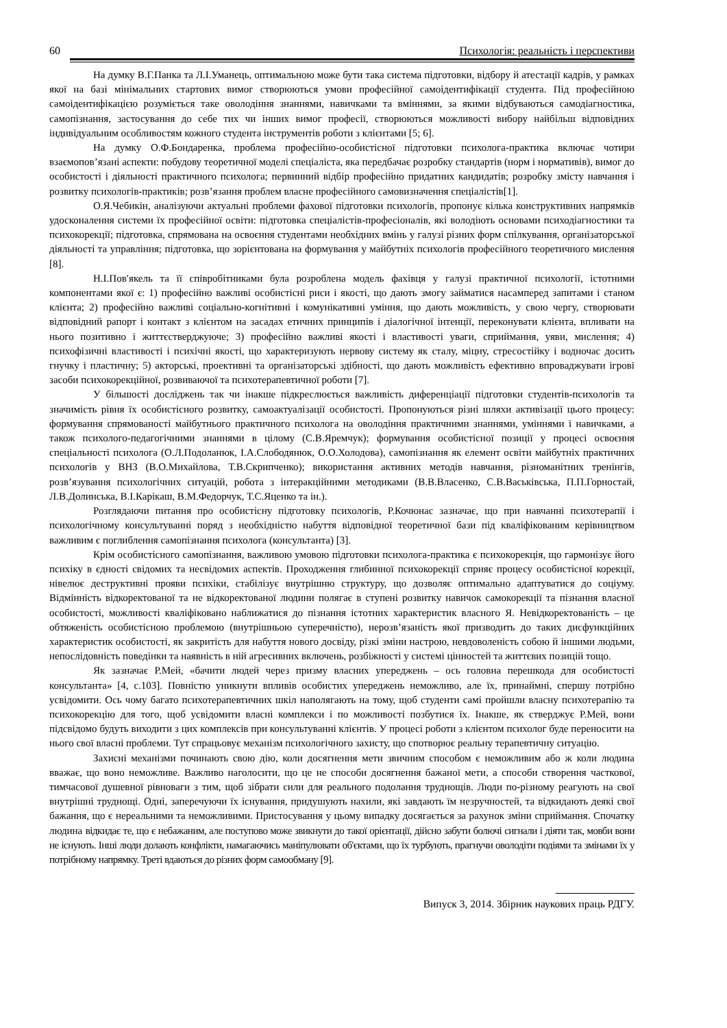60 Психологія: реальність і перспективи
На думку В.Г.Панка та Л.І.Уманець, оптимальною може бути така система підготовки, відбору й атестації кадрів, у рамках якої на базі мінімальних стартових вимог створюються умови професійної самоідентифікації студента. Під професійною самоідентифікацією розуміється таке оволодіння знаннями, навичками та вміннями, за якими відбуваються самодіагностика, самопізнання, застосування до себе тих чи інших вимог професії, створюються можливості вибору найбільш відповідних індивідуальним особливостям кожного студента інструментів роботи з клієнтами [5; 6].
На думку О.Ф.Бондаренка, проблема професійно-особистісної підготовки психолога-практика включає чотири взаємопов’язані аспекти: побудову теоретичної моделі спеціаліста, яка передбачає розробку стандартів (норм і нормативів), вимог до особистості і діяльності практичного психолога; первинний відбір професійно придатних кандидатів; розробку змісту навчання і розвитку психологів-практиків; розв’язання проблем власне професійного самовизначення спеціалістів[1].
О.Я.Чебикін, аналізуючи актуальні проблеми фахової підготовки психологів, пропонує кілька конструктивних напрямків удосконалення системи їх професійної освіти: підготовка спеціалістів-професіоналів, які володіють основами психодіагностики та психокорекції; підготовка, спрямована на освоєння студентами необхідних вмінь у галузі різних форм спілкування, організаторської діяльності та управління; підготовка, що зорієнтована на формування у майбутніх психологів професійного теоретичного мислення [8].
Н.І.Пов′якель та її співробітниками була розроблена модель фахівця у галузі практичної психології, істотними компонентами якої є: 1) професійно важливі особистісні риси і якості, що дають змогу займатися насамперед запитами і станом клієнта; 2) професійно важливі соціально-когнітивні і комунікативні уміння, що дають можливість, у свою чергу, створювати відповідний рапорт і контакт з клієнтом на засадах етичних принципів і діалогічної інтенції, переконувати клієнта, впливати на нього позитивно і життєстверджуюче; 3) професійно важливі якості і властивості уваги, сприймання, уяви, мислення; 4) психофізичні властивості і психічні якості, що характеризують нервову систему як сталу, міцну, стресостійку і водночас досить гнучку і пластичну; 5) акторські, проективні та організаторські здібності, що дають можливість ефективно впроваджувати ігрові засоби психокорекційної, розвиваючої та психотерапевтичної роботи [7].
У більшості досліджень так чи інакше підкреслюється важливість диференціації підготовки студентів-психологів та значимість рівня їх особистісного розвитку, самоактуалізації особистості. Пропонуються різні шляхи активізації цього процесу: формування спрямованості майбутнього практичного психолога на оволодіння практичними знаннями, уміннями і навичками, а також психолого-педагогічними знаннями в цілому (С.В.Яремчук); формування особистісної позиції у процесі освоєння спеціальності психолога (О.Л.Подоланюк, І.А.Слободянюк, О.О.Холодова), самопізнання як елемент освіти майбутніх практичних психологів у ВНЗ (В.О.Михайлова, Т.В.Скрипченко); використання активних методів навчання, різноманітних тренінгів, розв’язування психологічних ситуацій, робота з інтеракційними методиками (В.В.Власенко, С.В.Васьківська, П.П.Горностай, Л.В.Долинська, В.І.Карікаш, В.М.Федорчук, Т.С.Яценко та ін.).
Розглядаючи питання про особистісну підготовку психологів, Р.Кочюнас зазначає, що при навчанні психотерапії і психологічному консультуванні поряд з необхідністю набуття відповідної теоретичної бази під кваліфікованим керівництвом важливим є поглиблення самопізнання психолога (консультанта) [3].
Крім особистісного самопізнання, важливою умовою підготовки психолога-практика є психокорекція, що гармонізує його психіку в єдності свідомих та несвідомих аспектів. Проходження глибинної психокорекції сприяє процесу особистісної корекції, нівелює деструктивні прояви психіки, стабілізує внутрішню структуру, що дозволяє оптимально адаптуватися до соціуму. Відмінність відкоректованої та не відкоректованої людини полягає в ступені розвитку навичок самокорекції та пізнання власної особистості, можливості кваліфіковано наближатися до пізнання істотних характеристик власного Я. Невідкоректованість – це обтяженість особистісною проблемою (внутрішньою суперечністю), нерозв’язаність якої призводить до таких дисфункційних характеристик особистості, як закритість для набуття нового досвіду, різкі зміни настрою, невдоволеність собою й іншими людьми, непослідовність поведінки та наявність в ній агресивних включень, розбіжності у системі цінностей та життєвих позицій тощо.
Як зазначає Р.Мей, «бачити людей через призму власних упереджень – ось головна перешкода для особистості консультанта» [4, с.103]. Повністю уникнути впливів особистих упереджень неможливо, але їх, принаймні, спершу потрібно усвідомити. Ось чому багато психотерапевтичних шкіл наполягають на тому, щоб студенти самі пройшли власну психотерапію та психокорекцію для того, щоб усвідомити власні комплекси і по можливості позбутися їх. Інакше, як стверджує Р.Мей, вони підсвідомо будуть виходити з цих комплексів при консультуванні клієнтів. У процесі роботи з клієнтом психолог буде переносити на нього свої власні проблеми. Тут спрацьовує механізм психологічного захисту, що спотворює реальну терапевтичну ситуацію.
Захисні механізми починають свою дію, коли досягнення мети звичним способом є неможливим або ж коли людина вважає, що воно неможливе. Важливо наголосити, що це не способи досягнення бажаної мети, а способи створення часткової, тимчасової душевної рівноваги з тим, щоб зібрати сили для реального подолання труднощів. Люди по-різному реагують на свої внутрішні труднощі. Одні, заперечуючи їх існування, придушують нахили, які завдають їм незручностей, та відкидають деякі свої бажання, що є нереальними та неможливими. Пристосування у цьому випадку досягається за рахунок зміни сприймання. Спочатку людина відкидає те, що є небажаним, але поступово може звикнути до такої орієнтації, дійсно забути болючі сигнали і діяти так, мовби вони не існують. Інші люди долають конфлікти, намагаючись маніпулювати об'єктами, що їх турбують, прагнучи оволодіти подіями та змінами їх у потрібному напрямку. Треті вдаються до різних форм самообману [9].
Випуск 3, 2014. Збірник наукових праць РДГУ.